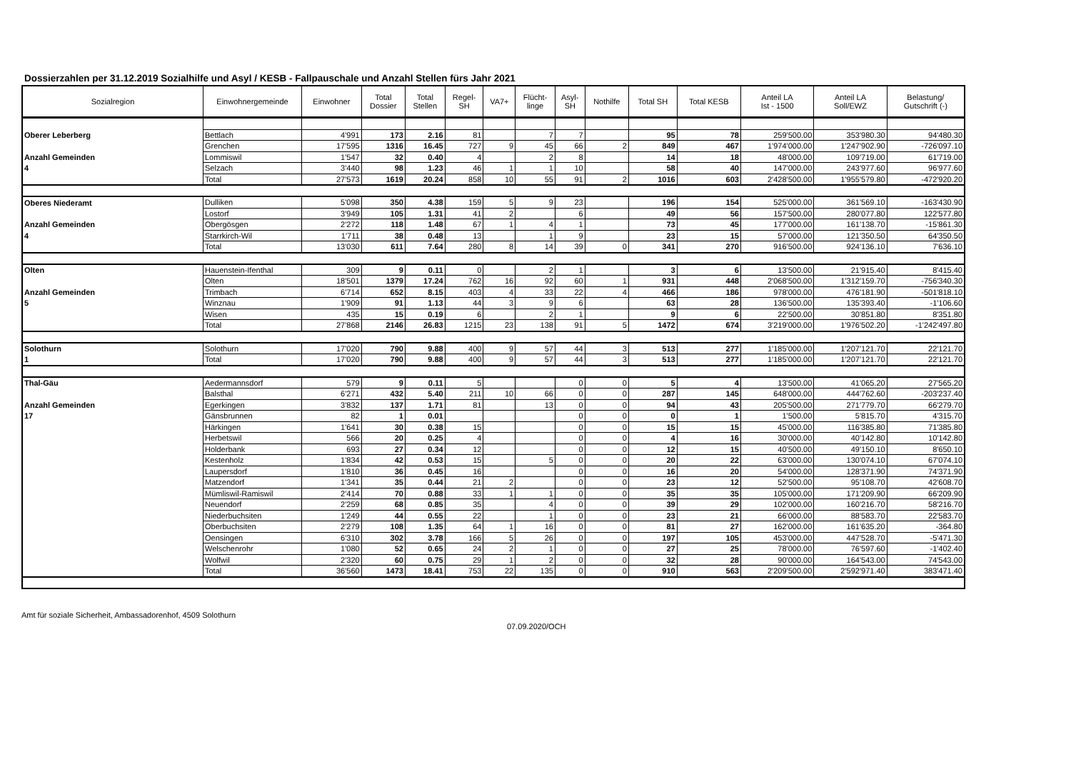Dossierzahlen per 31.12.2019 Sozialhilfe und Asyl / KESB - Fallpauschale und Anzahl Stellen fürs Jahr 2021
| Sozialregion | Einwohnergemeinde | Einwohner | Total Dossier | Total Stellen | Regel- SH | VA7+ | Flücht- linge | Asyl- SH | Nothilfe | Total SH | Total KESB | Anteil LA Ist - 1500 | Anteil LA Soll/EWZ | Belastung/ Gutschrift (-) |
| --- | --- | --- | --- | --- | --- | --- | --- | --- | --- | --- | --- | --- | --- | --- |
| Oberer Leberberg | Bettlach | 4'991 | 173 | 2.16 | 81 | | 7 | 7 | | 95 | 78 | 259'500.00 | 353'980.30 | 94'480.30 |
| | Grenchen | 17'595 | 1316 | 16.45 | 727 | 9 | 45 | 66 | 2 | 849 | 467 | 1'974'000.00 | 1'247'902.90 | -726'097.10 |
| Anzahl Gemeinden | Lommiswil | 1'547 | 32 | 0.40 | 4 | | 2 | 8 | | 14 | 18 | 48'000.00 | 109'719.00 | 61'719.00 |
| 4 | Selzach | 3'440 | 98 | 1.23 | 46 | 1 | 1 | 10 | | 58 | 40 | 147'000.00 | 243'977.60 | 96'977.60 |
| | Total | 27'573 | 1619 | 20.24 | 858 | 10 | 55 | 91 | 2 | 1016 | 603 | 2'428'500.00 | 1'955'579.80 | -472'920.20 |
| Oberes Niederamt | Dulliken | 5'098 | 350 | 4.38 | 159 | 5 | 9 | 23 | | 196 | 154 | 525'000.00 | 361'569.10 | -163'430.90 |
| | Lostorf | 3'949 | 105 | 1.31 | 41 | 2 | | 6 | | 49 | 56 | 157'500.00 | 280'077.80 | 122'577.80 |
| Anzahl Gemeinden | Obergösgen | 2'272 | 118 | 1.48 | 67 | 1 | 4 | 1 | | 73 | 45 | 177'000.00 | 161'138.70 | -15'861.30 |
| 4 | Starrkirch-Wil | 1'711 | 38 | 0.48 | 13 | | 1 | 9 | | 23 | 15 | 57'000.00 | 121'350.50 | 64'350.50 |
| | Total | 13'030 | 611 | 7.64 | 280 | 8 | 14 | 39 | 0 | 341 | 270 | 916'500.00 | 924'136.10 | 7'636.10 |
| Olten | Hauenstein-Ifenthal | 309 | 9 | 0.11 | 0 | | 2 | 1 | | 3 | 6 | 13'500.00 | 21'915.40 | 8'415.40 |
| | Olten | 18'501 | 1379 | 17.24 | 762 | 16 | 92 | 60 | 1 | 931 | 448 | 2'068'500.00 | 1'312'159.70 | -756'340.30 |
| Anzahl Gemeinden | Trimbach | 6'714 | 652 | 8.15 | 403 | 4 | 33 | 22 | 4 | 466 | 186 | 978'000.00 | 476'181.90 | -501'818.10 |
| 5 | Winznau | 1'909 | 91 | 1.13 | 44 | 3 | 9 | 6 | | 63 | 28 | 136'500.00 | 135'393.40 | -1'106.60 |
| | Wisen | 435 | 15 | 0.19 | 6 | | 2 | 1 | | 9 | 6 | 22'500.00 | 30'851.80 | 8'351.80 |
| | Total | 27'868 | 2146 | 26.83 | 1215 | 23 | 138 | 91 | 5 | 1472 | 674 | 3'219'000.00 | 1'976'502.20 | -1'242'497.80 |
| Solothurn | Solothurn | 17'020 | 790 | 9.88 | 400 | 9 | 57 | 44 | 3 | 513 | 277 | 1'185'000.00 | 1'207'121.70 | 22'121.70 |
| 1 | Total | 17'020 | 790 | 9.88 | 400 | 9 | 57 | 44 | 3 | 513 | 277 | 1'185'000.00 | 1'207'121.70 | 22'121.70 |
| Thal-Gäu | Aedermannsdorf | 579 | 9 | 0.11 | 5 | | | 0 | 0 | 5 | 4 | 13'500.00 | 41'065.20 | 27'565.20 |
| | Balsthal | 6'271 | 432 | 5.40 | 211 | 10 | 66 | 0 | 0 | 287 | 145 | 648'000.00 | 444'762.60 | -203'237.40 |
| Anzahl Gemeinden | Egerkingen | 3'832 | 137 | 1.71 | 81 | | 13 | 0 | 0 | 94 | 43 | 205'500.00 | 271'779.70 | 66'279.70 |
| 17 | Gänsbrunnen | 82 | 1 | 0.01 | | | | 0 | 0 | 0 | 1 | 1'500.00 | 5'815.70 | 4'315.70 |
| | Härkingen | 1'641 | 30 | 0.38 | 15 | | | 0 | 0 | 15 | 15 | 45'000.00 | 116'385.80 | 71'385.80 |
| | Herbetswil | 566 | 20 | 0.25 | 4 | | | 0 | 0 | 4 | 16 | 30'000.00 | 40'142.80 | 10'142.80 |
| | Holderbank | 693 | 27 | 0.34 | 12 | | | 0 | 0 | 12 | 15 | 40'500.00 | 49'150.10 | 8'650.10 |
| | Kestenholz | 1'834 | 42 | 0.53 | 15 | | 5 | 0 | 0 | 20 | 22 | 63'000.00 | 130'074.10 | 67'074.10 |
| | Laupersdorf | 1'810 | 36 | 0.45 | 16 | | | 0 | 0 | 16 | 20 | 54'000.00 | 128'371.90 | 74'371.90 |
| | Matzendorf | 1'341 | 35 | 0.44 | 21 | 2 | | 0 | 0 | 23 | 12 | 52'500.00 | 95'108.70 | 42'608.70 |
| | Mümliswil-Ramiswil | 2'414 | 70 | 0.88 | 33 | 1 | 1 | 0 | 0 | 35 | 35 | 105'000.00 | 171'209.90 | 66'209.90 |
| | Neuendorf | 2'259 | 68 | 0.85 | 35 | | 4 | 0 | 0 | 39 | 29 | 102'000.00 | 160'216.70 | 58'216.70 |
| | Niederbuchsiten | 1'249 | 44 | 0.55 | 22 | | 1 | 0 | 0 | 23 | 21 | 66'000.00 | 88'583.70 | 22'583.70 |
| | Oberbuchsiten | 2'279 | 108 | 1.35 | 64 | 1 | 16 | 0 | 0 | 81 | 27 | 162'000.00 | 161'635.20 | -364.80 |
| | Oensingen | 6'310 | 302 | 3.78 | 166 | 5 | 26 | 0 | 0 | 197 | 105 | 453'000.00 | 447'528.70 | -5'471.30 |
| | Welschenrohr | 1'080 | 52 | 0.65 | 24 | 2 | 1 | 0 | 0 | 27 | 25 | 78'000.00 | 76'597.60 | -1'402.40 |
| | Wolfwil | 2'320 | 60 | 0.75 | 29 | 1 | 2 | 0 | 0 | 32 | 28 | 90'000.00 | 164'543.00 | 74'543.00 |
| | Total | 36'560 | 1473 | 18.41 | 753 | 22 | 135 | 0 | 0 | 910 | 563 | 2'209'500.00 | 2'592'971.40 | 383'471.40 |
Amt für soziale Sicherheit, Ambassadorenhof, 4509 Solothurn
07.09.2020/OCH